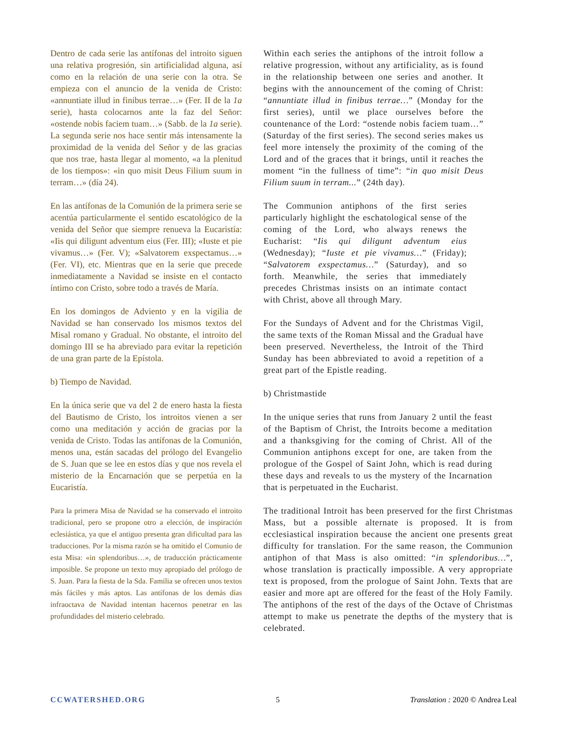Dentro de cada serie las antífonas del introito siguen una relativa progresión, sin artificialidad alguna, así como en la relación de una serie con la otra. Se empieza con el anuncio de la venida de Cristo: «annuntiate illud in finibus terrae…» (Fer. II de la 1a serie), hasta colocarnos ante la faz del Señor: «ostende nobis faciem tuam…» (Sabb. de la 1a serie). La segunda serie nos hace sentir más intensamente la proximidad de la venida del Señor y de las gracias que nos trae, hasta llegar al momento, «a la plenitud de los tiempos»: «in quo misit Deus Filium suum in terram…» (día 24).
En las antífonas de la Comunión de la primera serie se acentúa particularmente el sentido escatológico de la venida del Señor que siempre renueva la Eucaristía: «Iis qui diligunt adventum eius (Fer. III); «Iuste et pie vivamus…» (Fer. V); «Salvatorem exspectamus…» (Fer. VI), etc. Mientras que en la serie que precede inmediatamente a Navidad se insiste en el contacto íntimo con Cristo, sobre todo a través de María.
En los domingos de Adviento y en la vigilia de Navidad se han conservado los mismos textos del Misal romano y Gradual. No obstante, el introito del domingo III se ha abreviado para evitar la repetición de una gran parte de la Epístola.
b) Tiempo de Navidad.
En la única serie que va del 2 de enero hasta la fiesta del Bautismo de Cristo, los introitos vienen a ser como una meditación y acción de gracias por la venida de Cristo. Todas las antífonas de la Comunión, menos una, están sacadas del prólogo del Evangelio de S. Juan que se lee en estos días y que nos revela el misterio de la Encarnación que se perpetúa en la Eucaristía.
Para la primera Misa de Navidad se ha conservado el introito tradicional, pero se propone otro a elección, de inspiración eclesiástica, ya que el antiguo presenta gran dificultad para las traducciones. Por la misma razón se ha omitido el Comunio de esta Misa: «in splendoribus…», de traducción prácticamente imposible. Se propone un texto muy apropiado del prólogo de S. Juan. Para la fiesta de la Sda. Familia se ofrecen unos textos más fáciles y más aptos. Las antífonas de los demás días infraoctava de Navidad intentan hacernos penetrar en las profundidades del misterio celebrado.
Within each series the antiphons of the introit follow a relative progression, without any artificiality, as is found in the relationship between one series and another. It begins with the announcement of the coming of Christ: “annuntiate illud in finibus terrae…” (Monday for the first series), until we place ourselves before the countenance of the Lord: “ostende nobis faciem tuam…” (Saturday of the first series). The second series makes us feel more intensely the proximity of the coming of the Lord and of the graces that it brings, until it reaches the moment “in the fullness of time”: “in quo misit Deus Filium suum in terram...” (24th day).
The Communion antiphons of the first series particularly highlight the eschatological sense of the coming of the Lord, who always renews the Eucharist: “Iis qui diligunt adventum eius (Wednesday); “Iuste et pie vivamus…” (Friday); “Salvatorem exspectamus…” (Saturday), and so forth. Meanwhile, the series that immediately precedes Christmas insists on an intimate contact with Christ, above all through Mary.
For the Sundays of Advent and for the Christmas Vigil, the same texts of the Roman Missal and the Gradual have been preserved. Nevertheless, the Introit of the Third Sunday has been abbreviated to avoid a repetition of a great part of the Epistle reading.
b) Christmastide
In the unique series that runs from January 2 until the feast of the Baptism of Christ, the Introits become a meditation and a thanksgiving for the coming of Christ. All of the Communion antiphons except for one, are taken from the prologue of the Gospel of Saint John, which is read during these days and reveals to us the mystery of the Incarnation that is perpetuated in the Eucharist.
The traditional Introit has been preserved for the first Christmas Mass, but a possible alternate is proposed. It is from ecclesiastical inspiration because the ancient one presents great difficulty for translation. For the same reason, the Communion antiphon of that Mass is also omitted: “in splendoribus…”, whose translation is practically impossible. A very appropriate text is proposed, from the prologue of Saint John. Texts that are easier and more apt are offered for the feast of the Holy Family. The antiphons of the rest of the days of the Octave of Christmas attempt to make us penetrate the depths of the mystery that is celebrated.
CCWATERSHED.ORG 5 Translation : 2020 © Andrea Leal